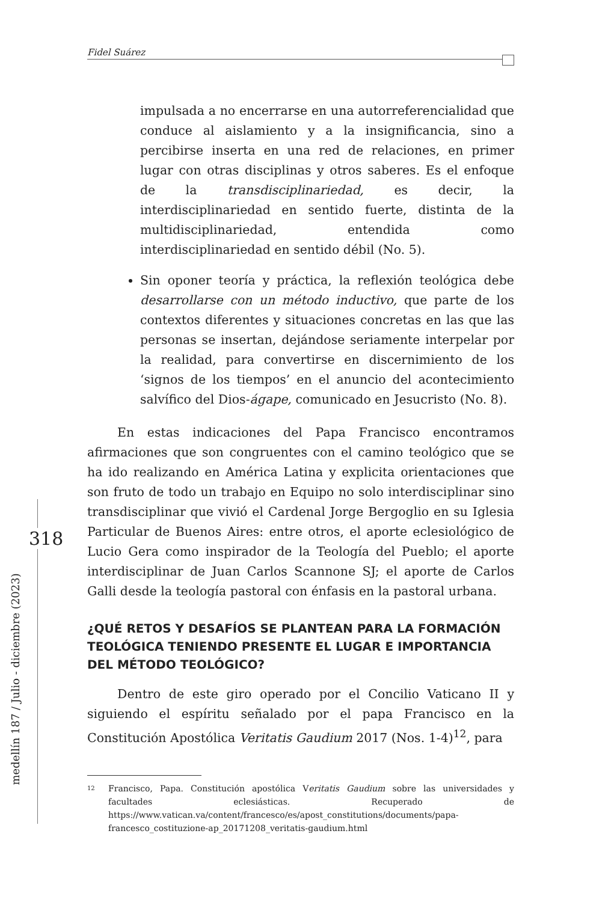Fidel Suárez
318
medellín 187 / Julio - diciembre (2023)
impulsada a no encerrarse en una autorreferencialidad que conduce al aislamiento y a la insignificancia, sino a percibirse inserta en una red de relaciones, en primer lugar con otras disciplinas y otros saberes. Es el enfoque de la transdisciplinariedad, es decir, la interdisciplinariedad en sentido fuerte, distinta de la multidisciplinariedad, entendida como interdisciplinariedad en sentido débil (No. 5).
Sin oponer teoría y práctica, la reflexión teológica debe desarrollarse con un método inductivo, que parte de los contextos diferentes y situaciones concretas en las que las personas se insertan, dejándose seriamente interpelar por la realidad, para convertirse en discernimiento de los ‘signos de los tiempos’ en el anuncio del acontecimiento salvífico del Dios-ágape, comunicado en Jesucristo (No. 8).
En estas indicaciones del Papa Francisco encontramos afirmaciones que son congruentes con el camino teológico que se ha ido realizando en América Latina y explicita orientaciones que son fruto de todo un trabajo en Equipo no solo interdisciplinar sino transdisciplinar que vivió el Cardenal Jorge Bergoglio en su Iglesia Particular de Buenos Aires: entre otros, el aporte eclesiológico de Lucio Gera como inspirador de la Teología del Pueblo; el aporte interdisciplinar de Juan Carlos Scannone SJ; el aporte de Carlos Galli desde la teología pastoral con énfasis en la pastoral urbana.
¿QUÉ RETOS Y DESAFÍOS SE PLANTEAN PARA LA FORMACIÓN TEOLÓGICA TENIENDO PRESENTE EL LUGAR E IMPORTANCIA DEL MÉTODO TEOLÓGICO?
Dentro de este giro operado por el Concilio Vaticano II y siguiendo el espíritu señalado por el papa Francisco en la Constitución Apostólica Veritatis Gaudium 2017 (Nos. 1-4)<sup>12</sup>, para
12
Francisco, Papa. Constitución apostólica Veritatis Gaudium sobre las universidades y facultades eclesiásticas. Recuperado de https://www.vatican.va/content/francesco/es/apost_constitutions/documents/papa-francesco_costituzione-ap_20171208_veritatis-gaudium.html